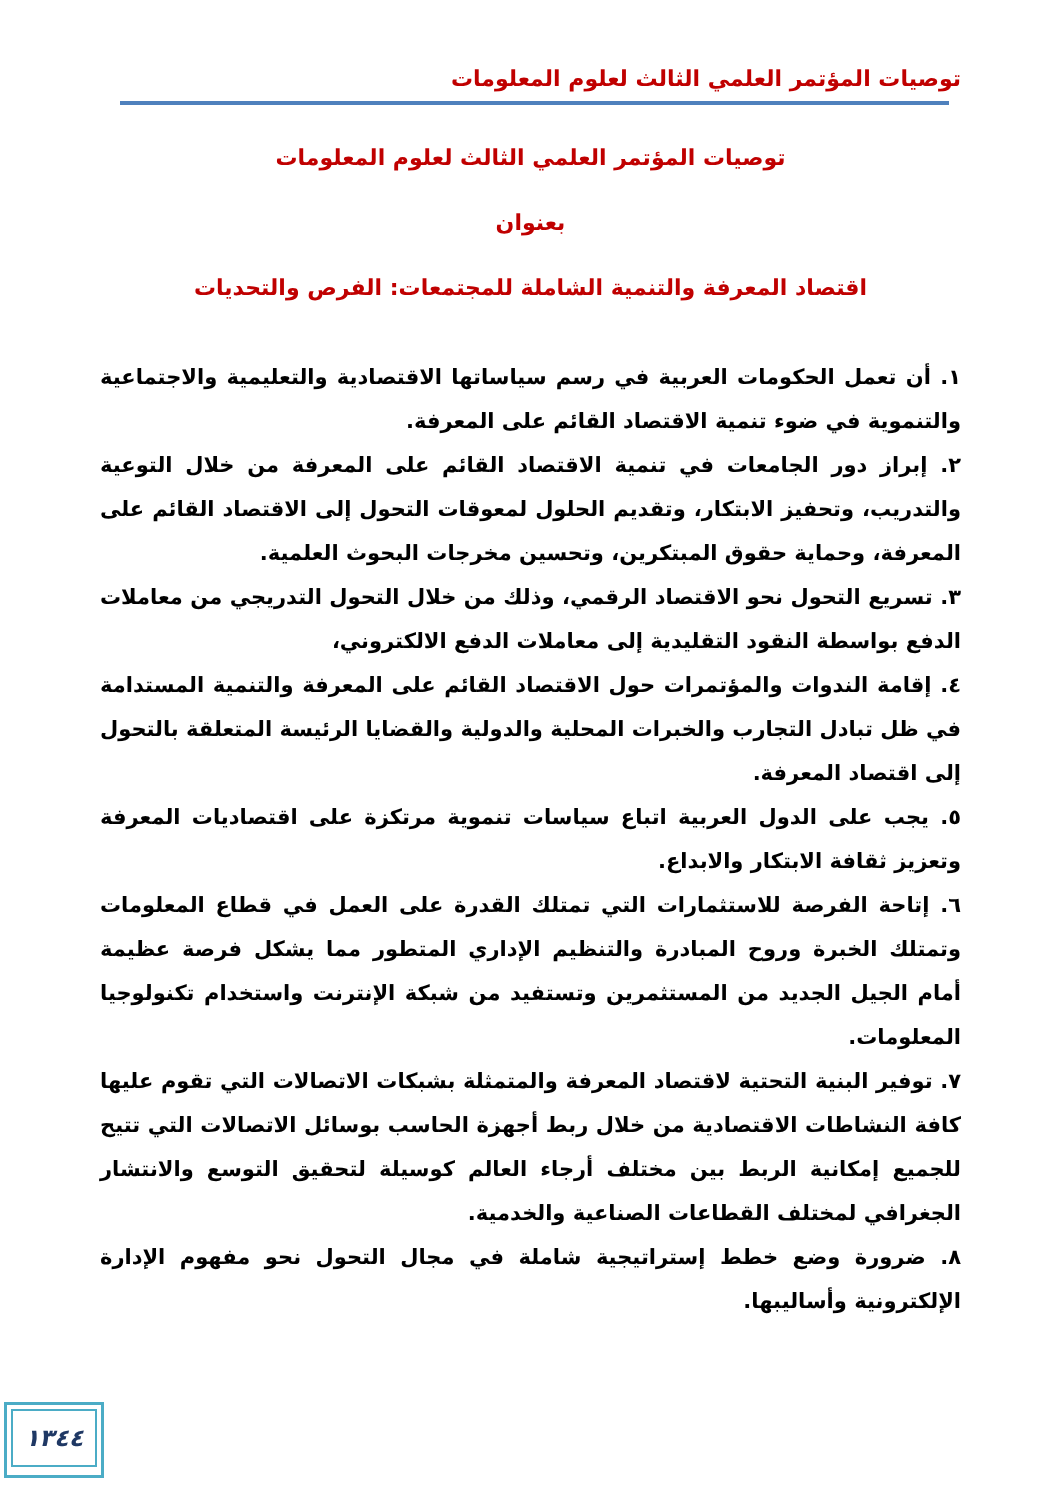توصيات المؤتمر العلمي الثالث لعلوم المعلومات
توصيات المؤتمر العلمي الثالث لعلوم المعلومات
بعنوان
اقتصاد المعرفة والتنمية الشاملة للمجتمعات: الفرص والتحديات
١. أن تعمل الحكومات العربية في رسم سياساتها الاقتصادية والتعليمية والاجتماعية والتنموية في ضوء تنمية الاقتصاد القائم على المعرفة.
٢. إبراز دور الجامعات في تنمية الاقتصاد القائم على المعرفة من خلال التوعية والتدريب، وتحفيز الابتكار، وتقديم الحلول لمعوقات التحول إلى الاقتصاد القائم على المعرفة، وحماية حقوق المبتكرين، وتحسين مخرجات البحوث العلمية.
٣. تسريع التحول نحو الاقتصاد الرقمي، وذلك من خلال التحول التدريجي من معاملات الدفع بواسطة النقود التقليدية إلى معاملات الدفع الالكتروني،
٤. إقامة الندوات والمؤتمرات حول الاقتصاد القائم على المعرفة والتنمية المستدامة في ظل تبادل التجارب والخبرات المحلية والدولية والقضايا الرئيسة المتعلقة بالتحول إلى اقتصاد المعرفة.
٥. يجب على الدول العربية اتباع سياسات تنموية مرتكزة على اقتصاديات المعرفة وتعزيز ثقافة الابتكار والابداع.
٦. إتاحة الفرصة للاستثمارات التي تمتلك القدرة على العمل في قطاع المعلومات وتمتلك الخبرة وروح المبادرة والتنظيم الإداري المتطور مما يشكل فرصة عظيمة أمام الجيل الجديد من المستثمرين وتستفيد من شبكة الإنترنت واستخدام تكنولوجيا المعلومات.
٧. توفير البنية التحتية لاقتصاد المعرفة والمتمثلة بشبكات الاتصالات التي تقوم عليها كافة النشاطات الاقتصادية من خلال ربط أجهزة الحاسب بوسائل الاتصالات التي تتيح للجميع إمكانية الربط بين مختلف أرجاء العالم كوسيلة لتحقيق التوسع والانتشار الجغرافي لمختلف القطاعات الصناعية والخدمية.
٨. ضرورة وضع خطط إستراتيجية شاملة في مجال التحول نحو مفهوم الإدارة الإلكترونية وأساليبها.
١٣٤٤